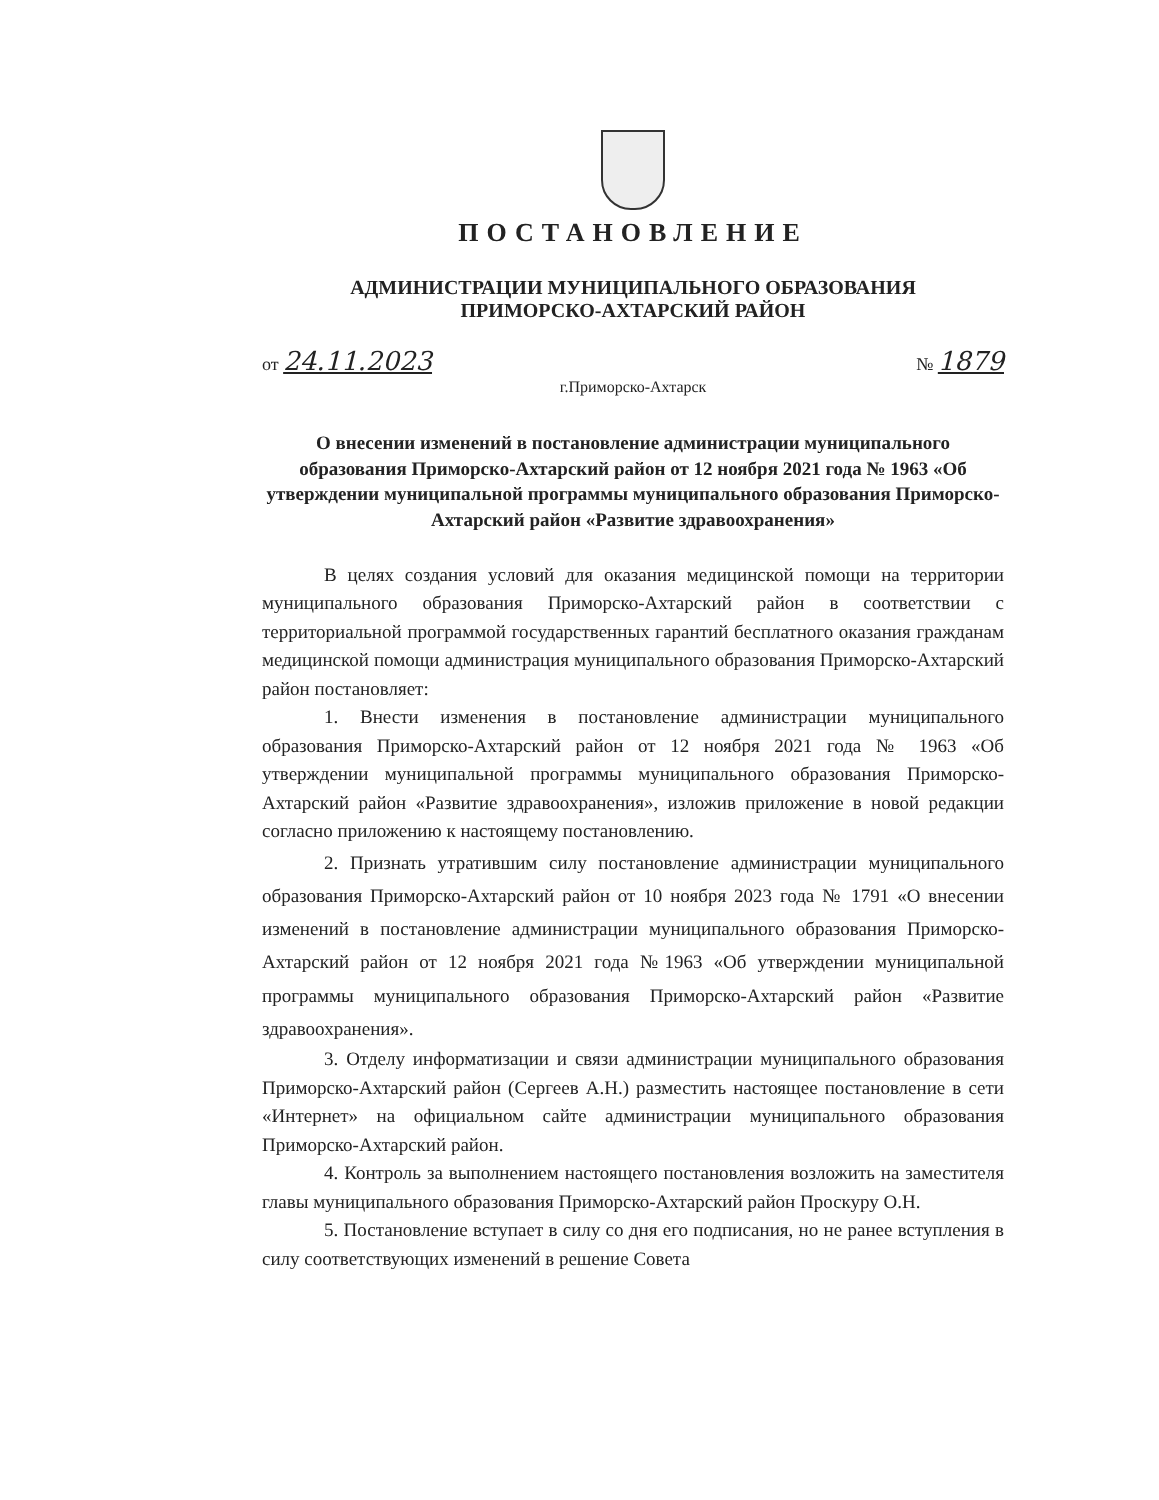ПОСТАНОВЛЕНИЕ
АДМИНИСТРАЦИИ МУНИЦИПАЛЬНОГО ОБРАЗОВАНИЯ
ПРИМОРСКО-АХТАРСКИЙ РАЙОН
от 24.11.2023 № 1879
г.Приморско-Ахтарск
О внесении изменений в постановление администрации муниципального образования Приморско-Ахтарский район от 12 ноября 2021 года № 1963 «Об утверждении муниципальной программы муниципального образования Приморско-Ахтарский район «Развитие здравоохранения»
В целях создания условий для оказания медицинской помощи на территории муниципального образования Приморско-Ахтарский район в соответствии с территориальной программой государственных гарантий бесплатного оказания гражданам медицинской помощи администрация муниципального образования Приморско-Ахтарский район постановляет:
1. Внести изменения в постановление администрации муниципального образования Приморско-Ахтарский район от 12 ноября 2021 года № 1963 «Об утверждении муниципальной программы муниципального образования Приморско-Ахтарский район «Развитие здравоохранения», изложив приложение в новой редакции согласно приложению к настоящему постановлению.
2. Признать утратившим силу постановление администрации муниципального образования Приморско-Ахтарский район от 10 ноября 2023 года № 1791 «О внесении изменений в постановление администрации муниципального образования Приморско-Ахтарский район от 12 ноября 2021 года №1963 «Об утверждении муниципальной программы муниципального образования Приморско-Ахтарский район «Развитие здравоохранения».
3. Отделу информатизации и связи администрации муниципального образования Приморско-Ахтарский район (Сергеев А.Н.) разместить настоящее постановление в сети «Интернет» на официальном сайте администрации муниципального образования Приморско-Ахтарский район.
4. Контроль за выполнением настоящего постановления возложить на заместителя главы муниципального образования Приморско-Ахтарский район Проскуру О.Н.
5. Постановление вступает в силу со дня его подписания, но не ранее вступления в силу соответствующих изменений в решение Совета